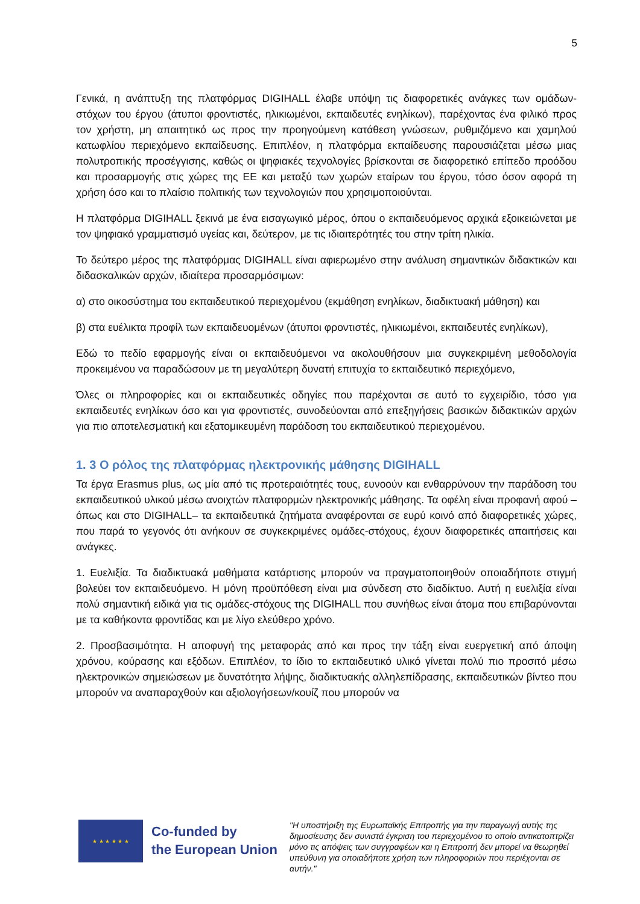5
Γενικά, η ανάπτυξη της πλατφόρμας DIGIHALL έλαβε υπόψη τις διαφορετικές ανάγκες των ομάδων-στόχων του έργου (άτυποι φροντιστές, ηλικιωμένοι, εκπαιδευτές ενηλίκων), παρέχοντας ένα φιλικό προς τον χρήστη, μη απαιτητικό ως προς την προηγούμενη κατάθεση γνώσεων, ρυθμιζόμενο και χαμηλού κατωφλίου περιεχόμενο εκπαίδευσης. Επιπλέον, η πλατφόρμα εκπαίδευσης παρουσιάζεται μέσω μιας πολυτροπικής προσέγγισης, καθώς οι ψηφιακές τεχνολογίες βρίσκονται σε διαφορετικό επίπεδο προόδου και προσαρμογής στις χώρες της ΕΕ και μεταξύ των χωρών εταίρων του έργου, τόσο όσον αφορά τη χρήση όσο και το πλαίσιο πολιτικής των τεχνολογιών που χρησιμοποιούνται.
Η πλατφόρμα DIGIHALL ξεκινά με ένα εισαγωγικό μέρος, όπου ο εκπαιδευόμενος αρχικά εξοικειώνεται με τον ψηφιακό γραμματισμό υγείας και, δεύτερον, με τις ιδιαιτερότητές του στην τρίτη ηλικία.
Το δεύτερο μέρος της πλατφόρμας DIGIHALL είναι αφιερωμένο στην ανάλυση σημαντικών διδακτικών και διδασκαλικών αρχών, ιδιαίτερα προσαρμόσιμων:
α) στο οικοσύστημα του εκπαιδευτικού περιεχομένου (εκμάθηση ενηλίκων, διαδικτυακή μάθηση) και
β) στα ευέλικτα προφίλ των εκπαιδευομένων (άτυποι φροντιστές, ηλικιωμένοι, εκπαιδευτές ενηλίκων),
Εδώ το πεδίο εφαρμογής είναι οι εκπαιδευόμενοι να ακολουθήσουν μια συγκεκριμένη μεθοδολογία προκειμένου να παραδώσουν με τη μεγαλύτερη δυνατή επιτυχία το εκπαιδευτικό περιεχόμενο,
Όλες οι πληροφορίες και οι εκπαιδευτικές οδηγίες που παρέχονται σε αυτό το εγχειρίδιο, τόσο για εκπαιδευτές ενηλίκων όσο και για φροντιστές, συνοδεύονται από επεξηγήσεις βασικών διδακτικών αρχών για πιο αποτελεσματική και εξατομικευμένη παράδοση του εκπαιδευτικού περιεχομένου.
1. 3 Ο ρόλος της πλατφόρμας ηλεκτρονικής μάθησης DIGIHALL
Τα έργα Erasmus plus, ως μία από τις προτεραιότητές τους, ευνοούν και ενθαρρύνουν την παράδοση του εκπαιδευτικού υλικού μέσω ανοιχτών πλατφορμών ηλεκτρονικής μάθησης. Τα οφέλη είναι προφανή αφού –όπως και στο DIGIHALL– τα εκπαιδευτικά ζητήματα αναφέρονται σε ευρύ κοινό από διαφορετικές χώρες, που παρά το γεγονός ότι ανήκουν σε συγκεκριμένες ομάδες-στόχους, έχουν διαφορετικές απαιτήσεις και ανάγκες.
1. Ευελιξία. Τα διαδικτυακά μαθήματα κατάρτισης μπορούν να πραγματοποιηθούν οποιαδήποτε στιγμή βολεύει τον εκπαιδευόμενο. Η μόνη προϋπόθεση είναι μια σύνδεση στο διαδίκτυο. Αυτή η ευελιξία είναι πολύ σημαντική ειδικά για τις ομάδες-στόχους της DIGIHALL που συνήθως είναι άτομα που επιβαρύνονται με τα καθήκοντα φροντίδας και με λίγο ελεύθερο χρόνο.
2. Προσβασιμότητα. Η αποφυγή της μεταφοράς από και προς την τάξη είναι ευεργετική από άποψη χρόνου, κούρασης και εξόδων. Επιπλέον, το ίδιο το εκπαιδευτικό υλικό γίνεται πολύ πιο προσιτό μέσω ηλεκτρονικών σημειώσεων με δυνατότητα λήψης, διαδικτυακής αλληλεπίδρασης, εκπαιδευτικών βίντεο που μπορούν να αναπαραχθούν και αξιολογήσεων/κουίζ που μπορούν να
★ ★ ★ ★ ★ ★
Co-funded by
the European Union
"Η υποστήριξη της Ευρωπαϊκής Επιτροπής για την παραγωγή αυτής της δημοσίευσης δεν συνιστά έγκριση του περιεχομένου το οποίο αντικατοπτρίζει μόνο τις απόψεις των συγγραφέων και η Επιτροπή δεν μπορεί να θεωρηθεί υπεύθυνη για οποιαδήποτε χρήση των πληροφοριών που περιέχονται σε αυτήν."